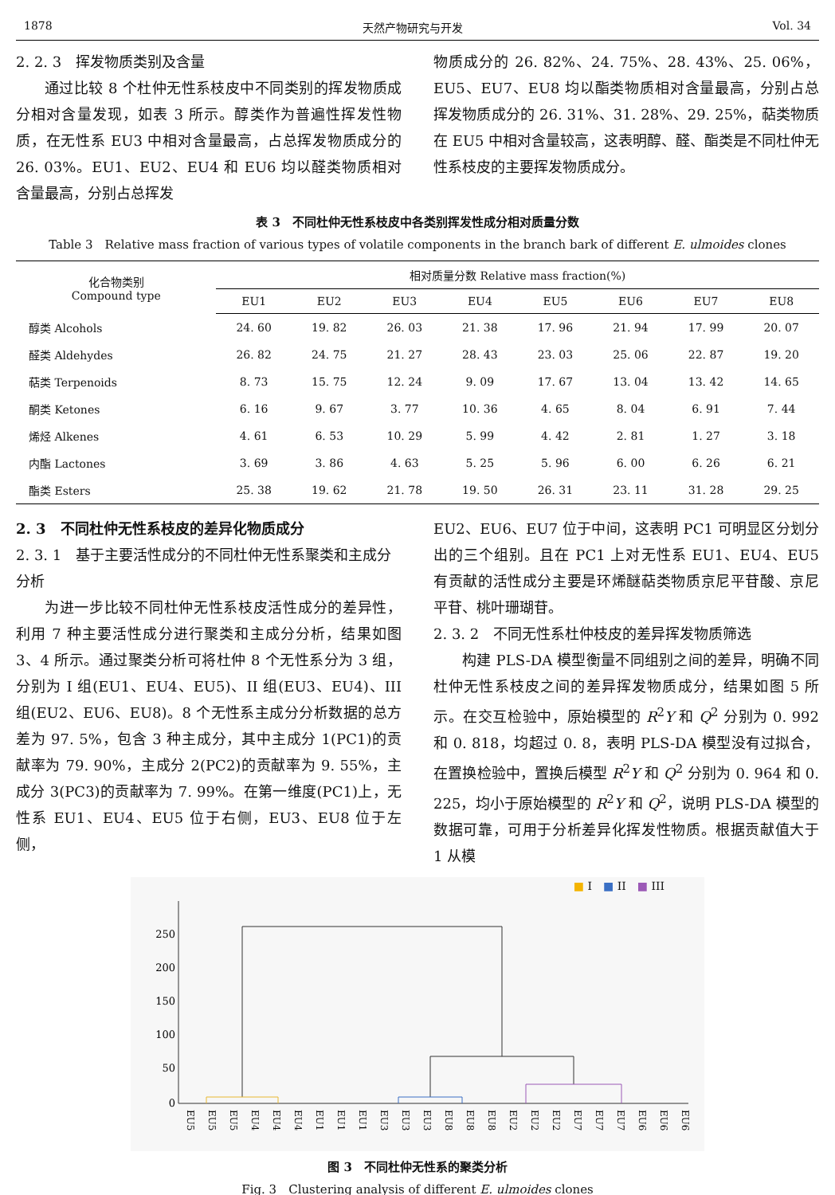1878 天然产物研究与开发 Vol. 34
2. 2. 3　挥发物质类别及含量
通过比较 8 个杜仲无性系枝皮中不同类别的挥发物质成分相对含量发现，如表 3 所示。醇类作为普遍性挥发性物质，在无性系 EU3 中相对含量最高，占总挥发物质成分的 26. 03%。EU1、EU2、EU4 和 EU6 均以醛类物质相对含量最高，分别占总挥发
物质成分的 26. 82%、24. 75%、28. 43%、25. 06%，EU5、EU7、EU8 均以酯类物质相对含量最高，分别占总挥发物质成分的 26. 31%、31. 28%、29. 25%，萜类物质在 EU5 中相对含量较高，这表明醇、醛、酯类是不同杜仲无性系枝皮的主要挥发物质成分。
表 3　不同杜仲无性系枝皮中各类别挥发性成分相对质量分数
Table 3　Relative mass fraction of various types of volatile components in the branch bark of different E. ulmoides clones
| 化合物类别 Compound type | 相对质量分数 Relative mass fraction(%) | | | | | | | |
| --- | --- | --- | --- | --- | --- | --- | --- | --- |
| | EU1 | EU2 | EU3 | EU4 | EU5 | EU6 | EU7 | EU8 |
| 醇类 Alcohols | 24. 60 | 19. 82 | 26. 03 | 21. 38 | 17. 96 | 21. 94 | 17. 99 | 20. 07 |
| 醛类 Aldehydes | 26. 82 | 24. 75 | 21. 27 | 28. 43 | 23. 03 | 25. 06 | 22. 87 | 19. 20 |
| 萜类 Terpenoids | 8. 73 | 15. 75 | 12. 24 | 9. 09 | 17. 67 | 13. 04 | 13. 42 | 14. 65 |
| 酮类 Ketones | 6. 16 | 9. 67 | 3. 77 | 10. 36 | 4. 65 | 8. 04 | 6. 91 | 7. 44 |
| 烯烃 Alkenes | 4. 61 | 6. 53 | 10. 29 | 5. 99 | 4. 42 | 2. 81 | 1. 27 | 3. 18 |
| 内酯 Lactones | 3. 69 | 3. 86 | 4. 63 | 5. 25 | 5. 96 | 6. 00 | 6. 26 | 6. 21 |
| 酯类 Esters | 25. 38 | 19. 62 | 21. 78 | 19. 50 | 26. 31 | 23. 11 | 31. 28 | 29. 25 |
2. 3　不同杜仲无性系枝皮的差异化物质成分
2. 3. 1　基于主要活性成分的不同杜仲无性系聚类和主成分分析
为进一步比较不同杜仲无性系枝皮活性成分的差异性，利用 7 种主要活性成分进行聚类和主成分分析，结果如图 3、4 所示。通过聚类分析可将杜仲 8 个无性系分为 3 组，分别为 I 组(EU1、EU4、EU5)、II 组(EU3、EU4)、III 组(EU2、EU6、EU8)。8 个无性系主成分分析数据的总方差为 97. 5%，包含 3 种主成分，其中主成分 1(PC1)的贡献率为 79. 90%，主成分 2(PC2)的贡献率为 9. 55%，主成分 3(PC3)的贡献率为 7. 99%。在第一维度(PC1)上，无性系 EU1、EU4、EU5 位于右侧，EU3、EU8 位于左侧，
EU2、EU6、EU7 位于中间，这表明 PC1 可明显区分划分出的三个组别。且在 PC1 上对无性系 EU1、EU4、EU5 有贡献的活性成分主要是环烯醚萜类物质京尼平苷酸、京尼平苷、桃叶珊瑚苷。
2. 3. 2　不同无性系杜仲枝皮的差异挥发物质筛选
构建 PLS-DA 模型衡量不同组别之间的差异，明确不同杜仲无性系枝皮之间的差异挥发物质成分，结果如图 5 所示。在交互检验中，原始模型的 R<sup>2</sup>Y 和 Q<sup>2</sup> 分别为 0. 992 和 0. 818，均超过 0. 8，表明 PLS-DA 模型没有过拟合，在置换检验中，置换后模型 R<sup>2</sup>Y 和 Q<sup>2</sup> 分别为 0. 964 和 0. 225，均小于原始模型的 R<sup>2</sup>Y 和 Q<sup>2</sup>，说明 PLS-DA 模型的数据可靠，可用于分析差异化挥发性物质。根据贡献值大于 1 从模
■ I　■ II　■ III
250
200
150
100
50
0
EU5
EU5
EU5
EU4
EU4
EU4
EU1
EU1
EU1
EU3
EU3
EU3
EU8
EU8
EU8
EU2
EU2
EU2
EU7
EU7
EU7
EU6
EU6
EU6
图 3　不同杜仲无性系的聚类分析
Fig. 3　Clustering analysis of different E. ulmoides clones